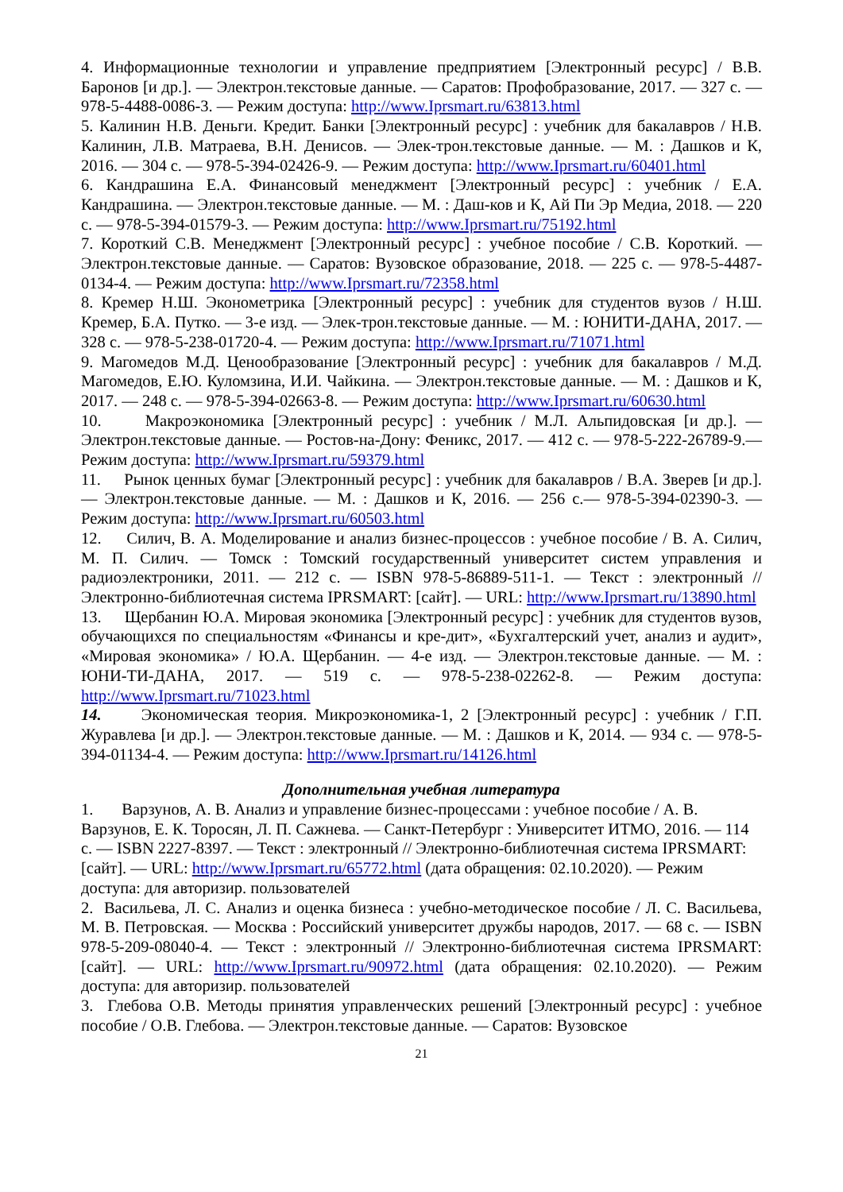4. Информационные технологии и управление предприятием [Электронный ресурс] / В.В. Баронов [и др.]. — Электрон.текстовые данные. — Саратов: Профобразование, 2017. — 327 с. — 978-5-4488-0086-3. — Режим доступа: http://www.Iprsmart.ru/63813.html
5. Калинин Н.В. Деньги. Кредит. Банки [Электронный ресурс] : учебник для бакалавров / Н.В. Калинин, Л.В. Матраева, В.Н. Денисов. — Элек-трон.текстовые данные. — М. : Дашков и К, 2016. — 304 с. — 978-5-394-02426-9. — Режим доступа: http://www.Iprsmart.ru/60401.html
6. Кандрашина Е.А. Финансовый менеджмент [Электронный ресурс] : учебник / Е.А. Кандрашина. — Электрон.текстовые данные. — М. : Даш-ков и К, Ай Пи Эр Медиа, 2018. — 220 с. — 978-5-394-01579-3. — Режим доступа: http://www.Iprsmart.ru/75192.html
7. Короткий С.В. Менеджмент [Электронный ресурс] : учебное пособие / С.В. Короткий. — Электрон.текстовые данные. — Саратов: Вузовское образование, 2018. — 225 с. — 978-5-4487-0134-4. — Режим доступа: http://www.Iprsmart.ru/72358.html
8. Кремер Н.Ш. Эконометрика [Электронный ресурс] : учебник для студентов вузов / Н.Ш. Кремер, Б.А. Путко. — 3-е изд. — Элек-трон.текстовые данные. — М. : ЮНИТИ-ДАНА, 2017. — 328 с. — 978-5-238-01720-4. — Режим доступа: http://www.Iprsmart.ru/71071.html
9. Магомедов М.Д. Ценообразование [Электронный ресурс] : учебник для бакалавров / М.Д. Магомедов, Е.Ю. Куломзина, И.И. Чайкина. — Электрон.текстовые данные. — М. : Дашков и К, 2017. — 248 с. — 978-5-394-02663-8. — Режим доступа: http://www.Iprsmart.ru/60630.html
10. Макроэкономика [Электронный ресурс] : учебник / М.Л. Альпидовская [и др.]. — Электрон.текстовые данные. — Ростов-на-Дону: Феникс, 2017. — 412 с. — 978-5-222-26789-9.— Режим доступа: http://www.Iprsmart.ru/59379.html
11. Рынок ценных бумаг [Электронный ресурс] : учебник для бакалавров / В.А. Зверев [и др.]. — Электрон.текстовые данные. — М. : Дашков и К, 2016. — 256 с.— 978-5-394-02390-3. — Режим доступа: http://www.Iprsmart.ru/60503.html
12. Силич, В. А. Моделирование и анализ бизнес-процессов : учебное пособие / В. А. Силич, М. П. Силич. — Томск : Томский государственный университет систем управления и радиоэлектроники, 2011. — 212 с. — ISBN 978-5-86889-511-1. — Текст : электронный // Электронно-библиотечная система IPRSMART: [сайт]. — URL: http://www.Iprsmart.ru/13890.html
13. Щербанин Ю.А. Мировая экономика [Электронный ресурс] : учебник для студентов вузов, обучающихся по специальностям «Финансы и кре-дит», «Бухгалтерский учет, анализ и аудит», «Мировая экономика» / Ю.А. Щербанин. — 4-е изд. — Электрон.текстовые данные. — М. : ЮНИ-ТИ-ДАНА, 2017. — 519 с. — 978-5-238-02262-8. — Режим доступа: http://www.Iprsmart.ru/71023.html
14. Экономическая теория. Микроэкономика-1, 2 [Электронный ресурс] : учебник / Г.П. Журавлева [и др.]. — Электрон.текстовые данные. — М. : Дашков и К, 2014. — 934 с. — 978-5-394-01134-4. — Режим доступа: http://www.Iprsmart.ru/14126.html
Дополнительная учебная литература
1. Варзунов, А. В. Анализ и управление бизнес-процессами : учебное пособие / А. В. Варзунов, Е. К. Торосян, Л. П. Сажнева. — Санкт-Петербург : Университет ИТМО, 2016. — 114 с. — ISBN 2227-8397. — Текст : электронный // Электронно-библиотечная система IPRSMART: [сайт]. — URL: http://www.Iprsmart.ru/65772.html (дата обращения: 02.10.2020). — Режим доступа: для авторизир. пользователей
2. Васильева, Л. С. Анализ и оценка бизнеса : учебно-методическое пособие / Л. С. Васильева, М. В. Петровская. — Москва : Российский университет дружбы народов, 2017. — 68 с. — ISBN 978-5-209-08040-4. — Текст : электронный // Электронно-библиотечная система IPRSMART: [сайт]. — URL: http://www.Iprsmart.ru/90972.html (дата обращения: 02.10.2020). — Режим доступа: для авторизир. пользователей
3. Глебова О.В. Методы принятия управленческих решений [Электронный ресурс] : учебное пособие / О.В. Глебова. — Электрон.текстовые данные. — Саратов: Вузовское
21